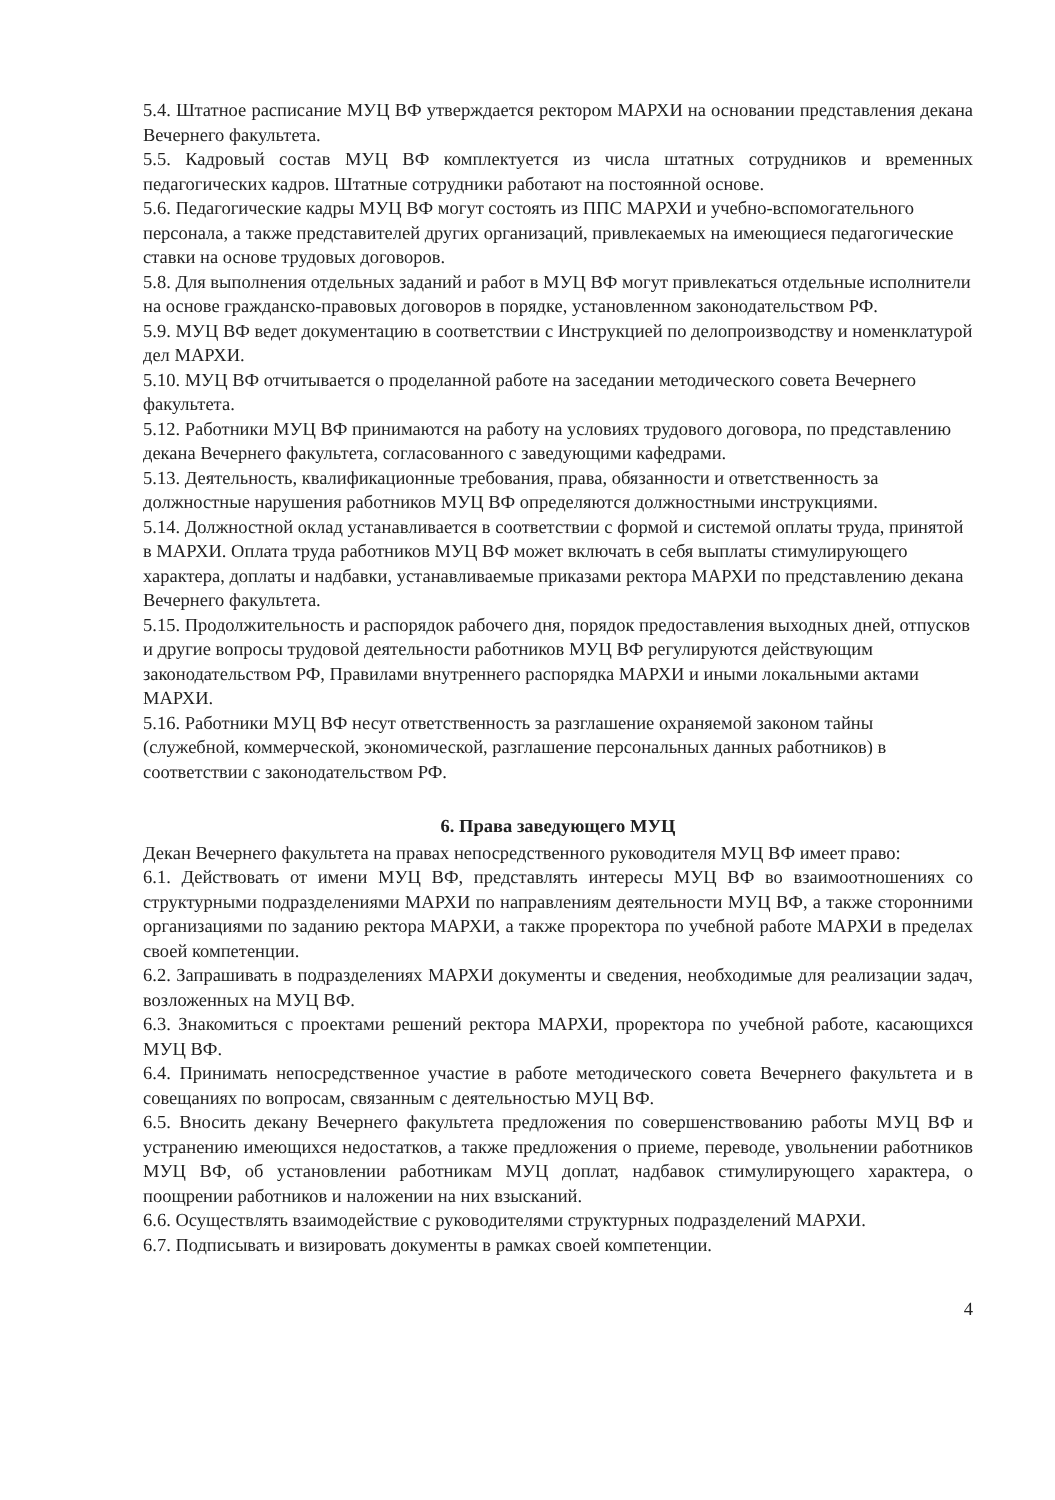5.4. Штатное расписание МУЦ ВФ утверждается ректором МАРХИ на основании представления декана Вечернего факультета.
5.5. Кадровый состав МУЦ ВФ комплектуется из числа штатных сотрудников и временных педагогических кадров. Штатные сотрудники работают на постоянной основе.
5.6. Педагогические кадры МУЦ ВФ могут состоять из ППС МАРХИ и учебно-вспомогательного персонала, а также представителей других организаций, привлекаемых на имеющиеся педагогические ставки на основе трудовых договоров.
5.8. Для выполнения отдельных заданий и работ в МУЦ ВФ могут привлекаться отдельные исполнители на основе гражданско-правовых договоров в порядке, установленном законодательством РФ.
5.9. МУЦ ВФ ведет документацию в соответствии с Инструкцией по делопроизводству и номенклатурой дел МАРХИ.
5.10. МУЦ ВФ отчитывается о проделанной работе на заседании методического совета Вечернего факультета.
5.12. Работники МУЦ ВФ принимаются на работу на условиях трудового договора, по представлению декана Вечернего факультета, согласованного с заведующими кафедрами.
5.13. Деятельность, квалификационные требования, права, обязанности и ответственность за должностные нарушения работников МУЦ ВФ определяются должностными инструкциями.
5.14. Должностной оклад устанавливается в соответствии с формой и системой оплаты труда, принятой в МАРХИ. Оплата труда работников МУЦ ВФ может включать в себя выплаты стимулирующего характера, доплаты и надбавки, устанавливаемые приказами ректора МАРХИ по представлению декана Вечернего факультета.
5.15. Продолжительность и распорядок рабочего дня, порядок предоставления выходных дней, отпусков и другие вопросы трудовой деятельности работников МУЦ ВФ регулируются действующим законодательством РФ, Правилами внутреннего распорядка МАРХИ и иными локальными актами МАРХИ.
5.16. Работники МУЦ ВФ несут ответственность за разглашение охраняемой законом тайны (служебной, коммерческой, экономической, разглашение персональных данных работников) в соответствии с законодательством РФ.
6. Права заведующего МУЦ
Декан Вечернего факультета на правах непосредственного руководителя МУЦ ВФ имеет право:
6.1. Действовать от имени МУЦ ВФ, представлять интересы МУЦ ВФ во взаимоотношениях со структурными подразделениями МАРХИ по направлениям деятельности МУЦ ВФ, а также сторонними организациями по заданию ректора МАРХИ, а также проректора по учебной работе МАРХИ в пределах своей компетенции.
6.2. Запрашивать в подразделениях МАРХИ документы и сведения, необходимые для реализации задач, возложенных на МУЦ ВФ.
6.3. Знакомиться с проектами решений ректора МАРХИ, проректора по учебной работе, касающихся МУЦ ВФ.
6.4. Принимать непосредственное участие в работе методического совета Вечернего факультета и в совещаниях по вопросам, связанным с деятельностью МУЦ ВФ.
6.5. Вносить декану Вечернего факультета предложения по совершенствованию работы МУЦ ВФ и устранению имеющихся недостатков, а также предложения о приеме, переводе, увольнении работников МУЦ ВФ, об установлении работникам МУЦ доплат, надбавок стимулирующего характера, о поощрении работников и наложении на них взысканий.
6.6. Осуществлять взаимодействие с руководителями структурных подразделений МАРХИ.
6.7. Подписывать и визировать документы в рамках своей компетенции.
4